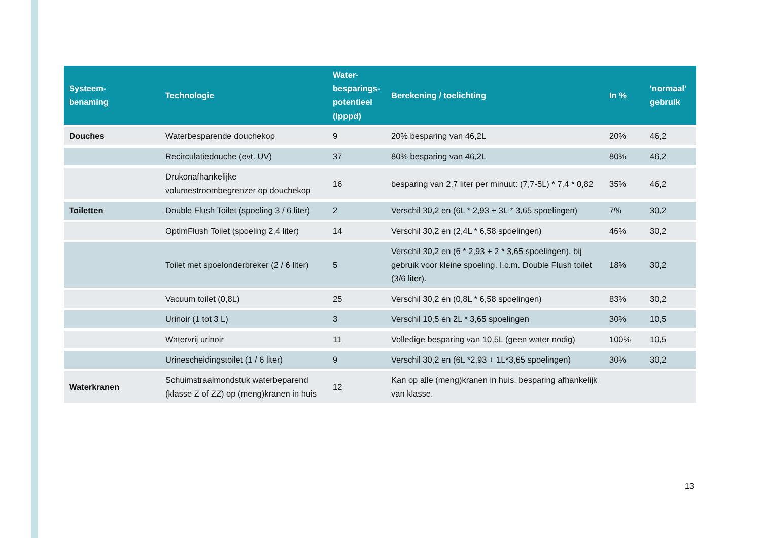| Systeem- benaming | Technologie | Water- besparings- potentieel (lpppd) | Berekening / toelichting | In % | 'normaal' gebruik |
| --- | --- | --- | --- | --- | --- |
| Douches | Waterbesparende douchekop | 9 | 20% besparing van 46,2L | 20% | 46,2 |
| | Recirculatiedouche (evt. UV) | 37 | 80% besparing van 46,2L | 80% | 46,2 |
| | Drukonafhankelijke volumestroombegrenzer op douchekop | 16 | besparing van 2,7 liter per minuut: (7,7-5L) * 7,4 * 0,82 | 35% | 46,2 |
| Toiletten | Double Flush Toilet (spoeling 3 / 6 liter) | 2 | Verschil 30,2 en (6L * 2,93 + 3L * 3,65 spoelingen) | 7% | 30,2 |
| | OptimFlush Toilet (spoeling 2,4 liter) | 14 | Verschil 30,2 en (2,4L * 6,58 spoelingen) | 46% | 30,2 |
| | Toilet met spoelonderbreker (2 / 6 liter) | 5 | Verschil 30,2 en (6 * 2,93 + 2 * 3,65 spoelingen), bij gebruik voor kleine spoeling. I.c.m. Double Flush toilet (3/6 liter). | 18% | 30,2 |
| | Vacuum toilet (0,8L) | 25 | Verschil 30,2 en (0,8L * 6,58 spoelingen) | 83% | 30,2 |
| | Urinoir (1 tot 3 L) | 3 | Verschil 10,5 en 2L * 3,65 spoelingen | 30% | 10,5 |
| | Watervrij urinoir | 11 | Volledige besparing van 10,5L (geen water nodig) | 100% | 10,5 |
| | Urinescheidingstoilet (1 / 6 liter) | 9 | Verschil 30,2 en (6L *2,93 + 1L*3,65 spoelingen) | 30% | 30,2 |
| Waterkranen | Schuimstraalmondstuk waterbeparend (klasse Z of ZZ) op (meng)kranen in huis | 12 | Kan op alle (meng)kranen in huis, besparing afhankelijk van klasse. | | |
13